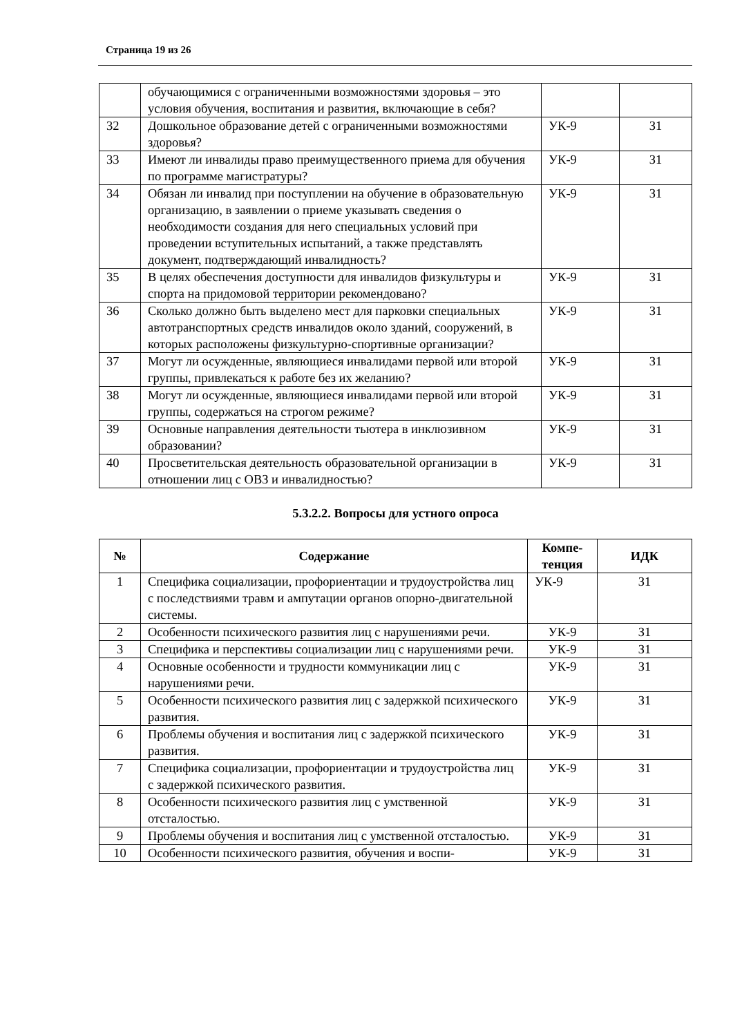Страница 19 из 26
| | обучающимися с ограниченными возможностями здоровья – это условия обучения, воспитания и развития, включающие в себя? | | |
| 32 | Дошкольное образование детей с ограниченными возможностями здоровья? | УК-9 | З1 |
| 33 | Имеют ли инвалиды право преимущественного приема для обучения по программе магистратуры? | УК-9 | З1 |
| 34 | Обязан ли инвалид при поступлении на обучение в образовательную организацию, в заявлении о приеме указывать сведения о необходимости создания для него специальных условий при проведении вступительных испытаний, а также представлять документ, подтверждающий инвалидность? | УК-9 | З1 |
| 35 | В целях обеспечения доступности для инвалидов физкультуры и спорта на придомовой территории рекомендовано? | УК-9 | З1 |
| 36 | Сколько должно быть выделено мест для парковки специальных автотранспортных средств инвалидов около зданий, сооружений, в которых расположены физкультурно-спортивные организации? | УК-9 | З1 |
| 37 | Могут ли осужденные, являющиеся инвалидами первой или второй группы, привлекаться к работе без их желанию? | УК-9 | З1 |
| 38 | Могут ли осужденные, являющиеся инвалидами первой или второй группы, содержаться на строгом режиме? | УК-9 | З1 |
| 39 | Основные направления деятельности тьютера в инклюзивном образовании? | УК-9 | З1 |
| 40 | Просветительская деятельность образовательной организации в отношении лиц с ОВЗ и инвалидностью? | УК-9 | З1 |
5.3.2.2. Вопросы для устного опроса
| № | Содержание | Компе- тенция | ИДК |
| --- | --- | --- | --- |
| 1 | Специфика социализации, профориентации и трудоустройства лиц с последствиями травм и ампутации органов опорно-двигательной системы. | УК-9 | З1 |
| 2 | Особенности психического развития лиц с нарушениями речи. | УК-9 | З1 |
| 3 | Специфика и перспективы социализации лиц с нарушениями речи. | УК-9 | З1 |
| 4 | Основные особенности и трудности коммуникации лиц с нарушениями речи. | УК-9 | З1 |
| 5 | Особенности психического развития лиц с задержкой психического развития. | УК-9 | З1 |
| 6 | Проблемы обучения и воспитания лиц с задержкой психического развития. | УК-9 | З1 |
| 7 | Специфика социализации, профориентации и трудоустройства лиц с задержкой психического развития. | УК-9 | З1 |
| 8 | Особенности психического развития лиц с умственной отсталостью. | УК-9 | З1 |
| 9 | Проблемы обучения и воспитания лиц с умственной отсталостью. | УК-9 | З1 |
| 10 | Особенности психического развития, обучения и воспи- | УК-9 | З1 |